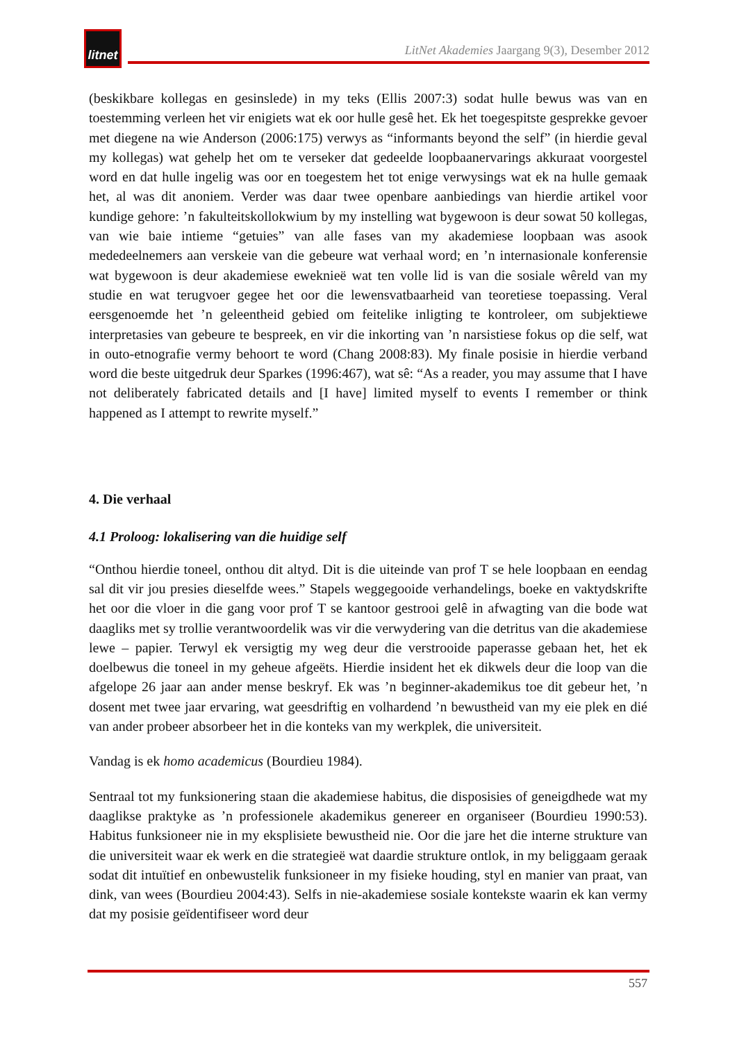litnet
LitNet Akademies Jaargang 9(3), Desember 2012
(beskikbare kollegas en gesinslede) in my teks (Ellis 2007:3) sodat hulle bewus was van en toestemming verleen het vir enigiets wat ek oor hulle gesê het. Ek het toegespitste gesprekke gevoer met diegene na wie Anderson (2006:175) verwys as “informants beyond the self” (in hierdie geval my kollegas) wat gehelp het om te verseker dat gedeelde loopbaanervarings akkuraat voorgestel word en dat hulle ingelig was oor en toegestem het tot enige verwysings wat ek na hulle gemaak het, al was dit anoniem. Verder was daar twee openbare aanbiedings van hierdie artikel voor kundige gehore: ’n fakulteitskollokwium by my instelling wat bygewoon is deur sowat 50 kollegas, van wie baie intieme “getuies” van alle fases van my akademiese loopbaan was asook mededeelnemers aan verskeie van die gebeure wat verhaal word; en ’n internasionale konferensie wat bygewoon is deur akademiese eweknieë wat ten volle lid is van die sosiale wêreld van my studie en wat terugvoer gegee het oor die lewensvatbaarheid van teoretiese toepassing. Veral eersgenoemde het ’n geleentheid gebied om feitelike inligting te kontroleer, om subjektiewe interpretasies van gebeure te bespreek, en vir die inkorting van ’n narsistiese fokus op die self, wat in outo-etnografie vermy behoort te word (Chang 2008:83). My finale posisie in hierdie verband word die beste uitgedruk deur Sparkes (1996:467), wat sê: “As a reader, you may assume that I have not deliberately fabricated details and [I have] limited myself to events I remember or think happened as I attempt to rewrite myself.”
4. Die verhaal
4.1 Proloog: lokalisering van die huidige self
“Onthou hierdie toneel, onthou dit altyd. Dit is die uiteinde van prof T se hele loopbaan en eendag sal dit vir jou presies dieselfde wees.” Stapels weggegooide verhandelings, boeke en vaktydskrifte het oor die vloer in die gang voor prof T se kantoor gestrooi gelê in afwagting van die bode wat daagliks met sy trollie verantwoordelik was vir die verwydering van die detritus van die akademiese lewe – papier. Terwyl ek versigtig my weg deur die verstrooide paperasse gebaan het, het ek doelbewus die toneel in my geheue afgeëts. Hierdie insident het ek dikwels deur die loop van die afgelope 26 jaar aan ander mense beskryf. Ek was ’n beginner-akademikus toe dit gebeur het, ’n dosent met twee jaar ervaring, wat geesdriftig en volhardend ’n bewustheid van my eie plek en dié van ander probeer absorbeer het in die konteks van my werkplek, die universiteit.
Vandag is ek homo academicus (Bourdieu 1984).
Sentraal tot my funksionering staan die akademiese habitus, die disposisies of geneigdhede wat my daaglikse praktyke as ’n professionele akademikus genereer en organiseer (Bourdieu 1990:53). Habitus funksioneer nie in my eksplisiete bewustheid nie. Oor die jare het die interne strukture van die universiteit waar ek werk en die strategieë wat daardie strukture ontlok, in my beliggaam geraak sodat dit intuïtief en onbewustelik funksioneer in my fisieke houding, styl en manier van praat, van dink, van wees (Bourdieu 2004:43). Selfs in nie-akademiese sosiale kontekste waarin ek kan vermy dat my posisie geïdentifiseer word deur
557